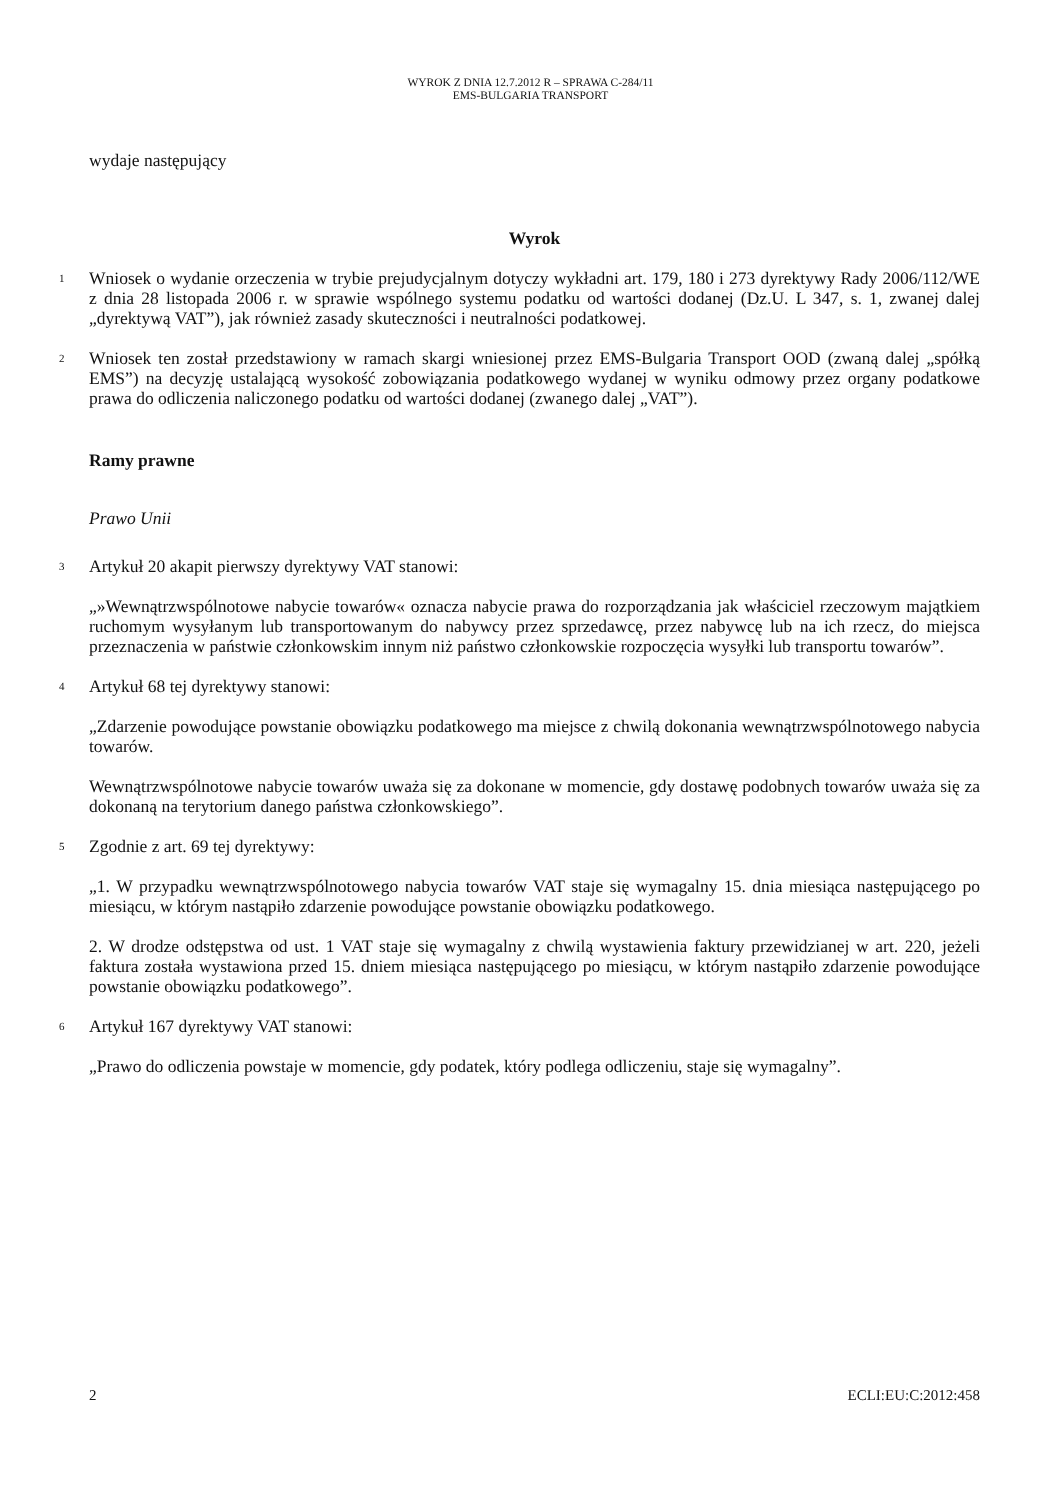WYROK Z DNIA 12.7.2012 R – SPRAWA C-284/11
EMS-BULGARIA TRANSPORT
wydaje następujący
Wyrok
1
Wniosek o wydanie orzeczenia w trybie prejudycjalnym dotyczy wykładni art. 179, 180 i 273 dyrektywy Rady 2006/112/WE z dnia 28 listopada 2006 r. w sprawie wspólnego systemu podatku od wartości dodanej (Dz.U. L 347, s. 1, zwanej dalej „dyrektywą VAT”), jak również zasady skuteczności i neutralności podatkowej.
2
Wniosek ten został przedstawiony w ramach skargi wniesionej przez EMS-Bulgaria Transport OOD (zwaną dalej „spółką EMS”) na decyzję ustalającą wysokość zobowiązania podatkowego wydanej w wyniku odmowy przez organy podatkowe prawa do odliczenia naliczonego podatku od wartości dodanej (zwanego dalej „VAT”).
Ramy prawne
Prawo Unii
3
Artykuł 20 akapit pierwszy dyrektywy VAT stanowi:
„»Wewnątrzwspólnotowe nabycie towarów« oznacza nabycie prawa do rozporządzania jak właściciel rzeczowym majątkiem ruchomym wysyłanym lub transportowanym do nabywcy przez sprzedawcę, przez nabywcę lub na ich rzecz, do miejsca przeznaczenia w państwie członkowskim innym niż państwo członkowskie rozpoczęcia wysyłki lub transportu towarów”.
4
Artykuł 68 tej dyrektywy stanowi:
„Zdarzenie powodujące powstanie obowiązku podatkowego ma miejsce z chwilą dokonania wewnątrzwspólnotowego nabycia towarów.
Wewnątrzwspólnotowe nabycie towarów uważa się za dokonane w momencie, gdy dostawę podobnych towarów uważa się za dokonaną na terytorium danego państwa członkowskiego”.
5
Zgodnie z art. 69 tej dyrektywy:
„1. W przypadku wewnątrzwspólnotowego nabycia towarów VAT staje się wymagalny 15. dnia miesiąca następującego po miesiącu, w którym nastąpiło zdarzenie powodujące powstanie obowiązku podatkowego.
2. W drodze odstępstwa od ust. 1 VAT staje się wymagalny z chwilą wystawienia faktury przewidzianej w art. 220, jeżeli faktura została wystawiona przed 15. dniem miesiąca następującego po miesiącu, w którym nastąpiło zdarzenie powodujące powstanie obowiązku podatkowego”.
6
Artykuł 167 dyrektywy VAT stanowi:
„Prawo do odliczenia powstaje w momencie, gdy podatek, który podlega odliczeniu, staje się wymagalny”.
2 ECLI:EU:C:2012:458